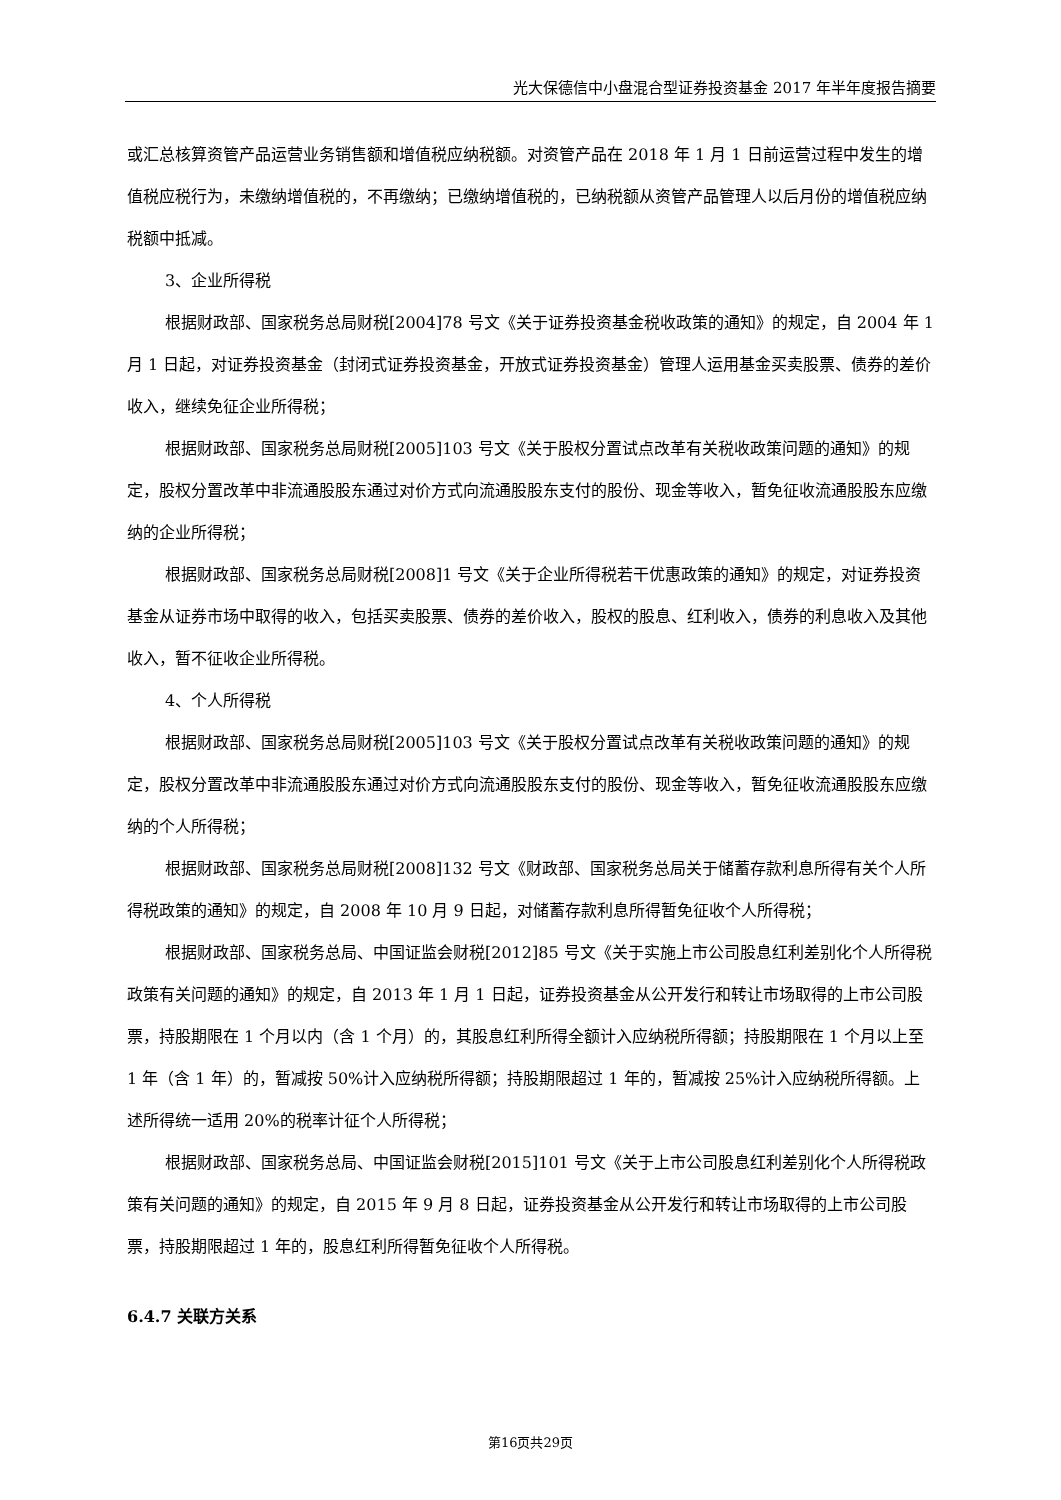光大保德信中小盘混合型证券投资基金 2017 年半年度报告摘要
或汇总核算资管产品运营业务销售额和增值税应纳税额。对资管产品在 2018 年 1 月 1 日前运营过程中发生的增值税应税行为，未缴纳增值税的，不再缴纳；已缴纳增值税的，已纳税额从资管产品管理人以后月份的增值税应纳税额中抵减。
3、企业所得税
根据财政部、国家税务总局财税[2004]78 号文《关于证券投资基金税收政策的通知》的规定，自 2004 年 1 月 1 日起，对证券投资基金（封闭式证券投资基金，开放式证券投资基金）管理人运用基金买卖股票、债券的差价收入，继续免征企业所得税；
根据财政部、国家税务总局财税[2005]103 号文《关于股权分置试点改革有关税收政策问题的通知》的规定，股权分置改革中非流通股股东通过对价方式向流通股股东支付的股份、现金等收入，暂免征收流通股股东应缴纳的企业所得税；
根据财政部、国家税务总局财税[2008]1 号文《关于企业所得税若干优惠政策的通知》的规定，对证券投资基金从证券市场中取得的收入，包括买卖股票、债券的差价收入，股权的股息、红利收入，债券的利息收入及其他收入，暂不征收企业所得税。
4、个人所得税
根据财政部、国家税务总局财税[2005]103 号文《关于股权分置试点改革有关税收政策问题的通知》的规定，股权分置改革中非流通股股东通过对价方式向流通股股东支付的股份、现金等收入，暂免征收流通股股东应缴纳的个人所得税；
根据财政部、国家税务总局财税[2008]132 号文《财政部、国家税务总局关于储蓄存款利息所得有关个人所得税政策的通知》的规定，自 2008 年 10 月 9 日起，对储蓄存款利息所得暂免征收个人所得税；
根据财政部、国家税务总局、中国证监会财税[2012]85 号文《关于实施上市公司股息红利差别化个人所得税政策有关问题的通知》的规定，自 2013 年 1 月 1 日起，证券投资基金从公开发行和转让市场取得的上市公司股票，持股期限在 1 个月以内（含 1 个月）的，其股息红利所得全额计入应纳税所得额；持股期限在 1 个月以上至 1 年（含 1 年）的，暂减按 50%计入应纳税所得额；持股期限超过 1 年的，暂减按 25%计入应纳税所得额。上述所得统一适用 20%的税率计征个人所得税；
根据财政部、国家税务总局、中国证监会财税[2015]101 号文《关于上市公司股息红利差别化个人所得税政策有关问题的通知》的规定，自 2015 年 9 月 8 日起，证券投资基金从公开发行和转让市场取得的上市公司股票，持股期限超过 1 年的，股息红利所得暂免征收个人所得税。
6.4.7 关联方关系
第16页共29页